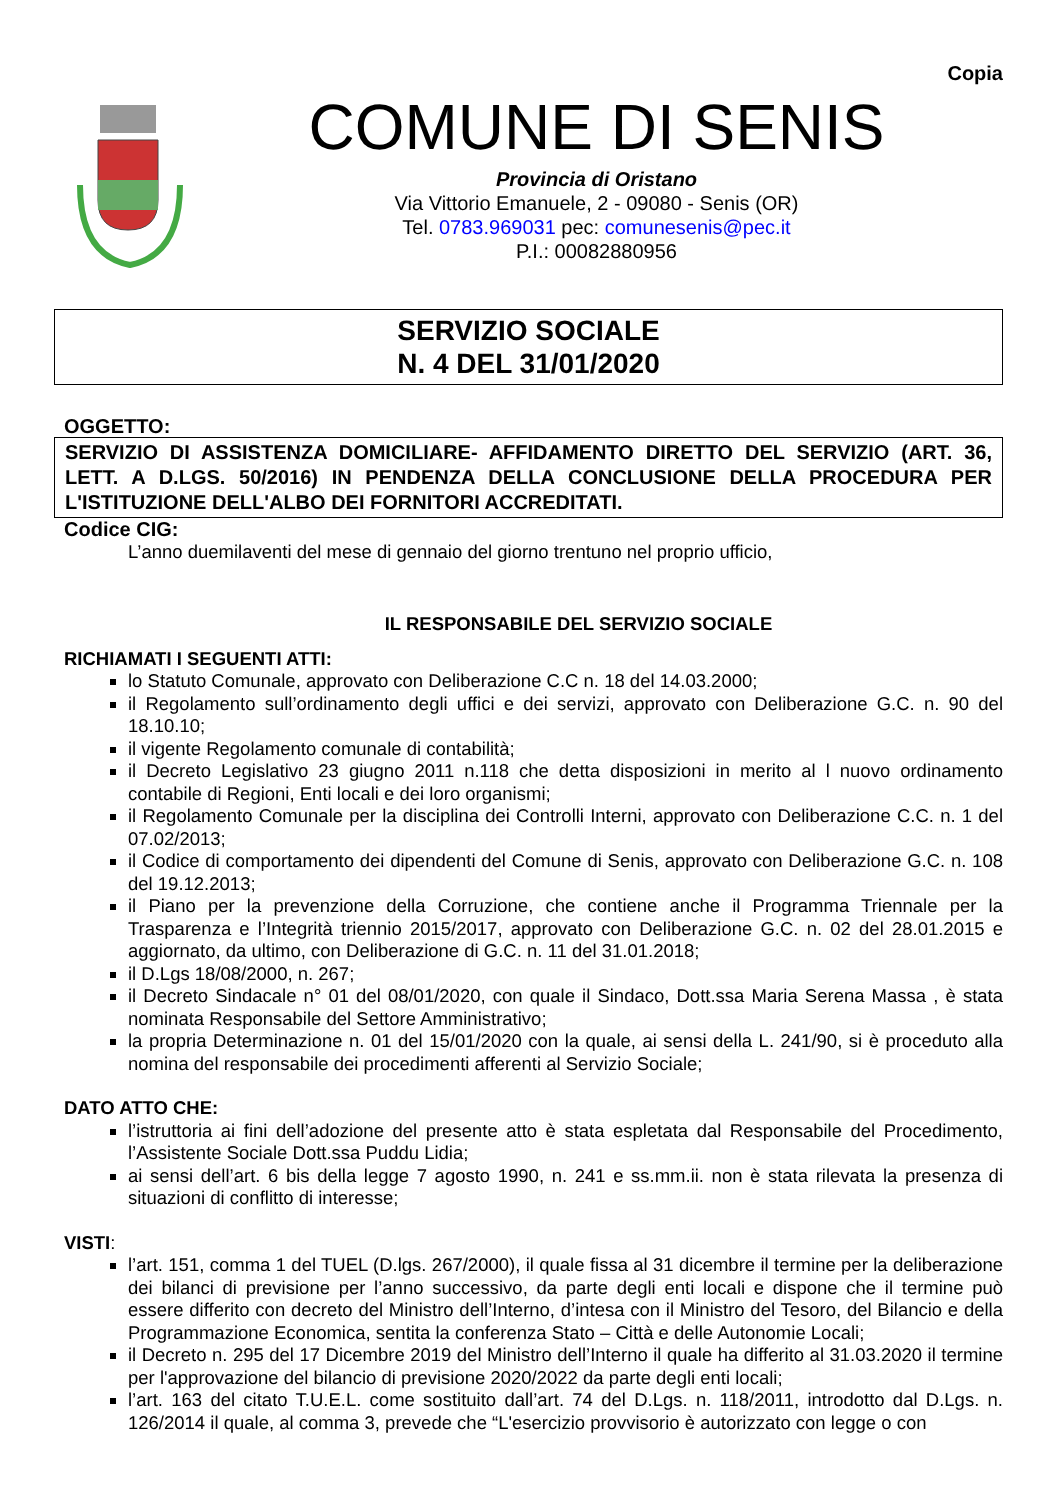Copia
COMUNE DI SENIS
Provincia di Oristano
Via Vittorio Emanuele, 2 - 09080 - Senis (OR)
Tel. 0783.969031 pec: comunesenis@pec.it
P.I.: 00082880956
SERVIZIO SOCIALE
N. 4 DEL 31/01/2020
OGGETTO:
SERVIZIO DI ASSISTENZA DOMICILIARE- AFFIDAMENTO DIRETTO DEL SERVIZIO (ART. 36, LETT. A D.LGS. 50/2016) IN PENDENZA DELLA CONCLUSIONE DELLA PROCEDURA PER L'ISTITUZIONE DELL'ALBO DEI FORNITORI ACCREDITATI.
Codice CIG:
L’anno duemilaventi del mese di gennaio del giorno trentuno nel proprio ufficio,
IL RESPONSABILE DEL SERVIZIO SOCIALE
RICHIAMATI I SEGUENTI ATTI:
lo Statuto Comunale, approvato con Deliberazione C.C n. 18 del 14.03.2000;
il Regolamento sull’ordinamento degli uffici e dei servizi, approvato con Deliberazione G.C. n. 90 del 18.10.10;
il vigente Regolamento comunale di contabilità;
il Decreto Legislativo 23 giugno 2011 n.118 che detta disposizioni in merito al l nuovo ordinamento contabile di Regioni, Enti locali e dei loro organismi;
il Regolamento Comunale per la disciplina dei Controlli Interni, approvato con Deliberazione C.C. n. 1 del 07.02/2013;
il Codice di comportamento dei dipendenti del Comune di Senis, approvato con Deliberazione G.C. n. 108 del 19.12.2013;
il Piano per la prevenzione della Corruzione, che contiene anche il Programma Triennale per la Trasparenza e l’Integrità triennio 2015/2017, approvato con Deliberazione G.C. n. 02 del 28.01.2015 e aggiornato, da ultimo, con Deliberazione di G.C. n. 11 del 31.01.2018;
il D.Lgs 18/08/2000, n. 267;
il Decreto Sindacale n° 01 del 08/01/2020, con quale il Sindaco, Dott.ssa Maria Serena Massa , è stata nominata Responsabile del Settore Amministrativo;
la propria Determinazione n. 01 del 15/01/2020 con la quale, ai sensi della L. 241/90, si è proceduto alla nomina del responsabile dei procedimenti afferenti al Servizio Sociale;
DATO ATTO CHE:
l’istruttoria ai fini dell’adozione del presente atto è stata espletata dal Responsabile del Procedimento, l’Assistente Sociale Dott.ssa Puddu Lidia;
ai sensi dell’art. 6 bis della legge 7 agosto 1990, n. 241 e ss.mm.ii. non è stata rilevata la presenza di situazioni di conflitto di interesse;
VISTI:
l’art. 151, comma 1 del TUEL (D.lgs. 267/2000), il quale fissa al 31 dicembre il termine per la deliberazione dei bilanci di previsione per l’anno successivo, da parte degli enti locali e dispone che il termine può essere differito con decreto del Ministro dell’Interno, d’intesa con il Ministro del Tesoro, del Bilancio e della Programmazione Economica, sentita la conferenza Stato – Città e delle Autonomie Locali;
il Decreto n. 295 del 17 Dicembre 2019 del Ministro dell’Interno il quale ha differito al 31.03.2020 il termine per l'approvazione del bilancio di previsione 2020/2022 da parte degli enti locali;
l’art. 163 del citato T.U.E.L. come sostituito dall’art. 74 del D.Lgs. n. 118/2011, introdotto dal D.Lgs. n. 126/2014 il quale, al comma 3, prevede che “L'esercizio provvisorio è autorizzato con legge o con